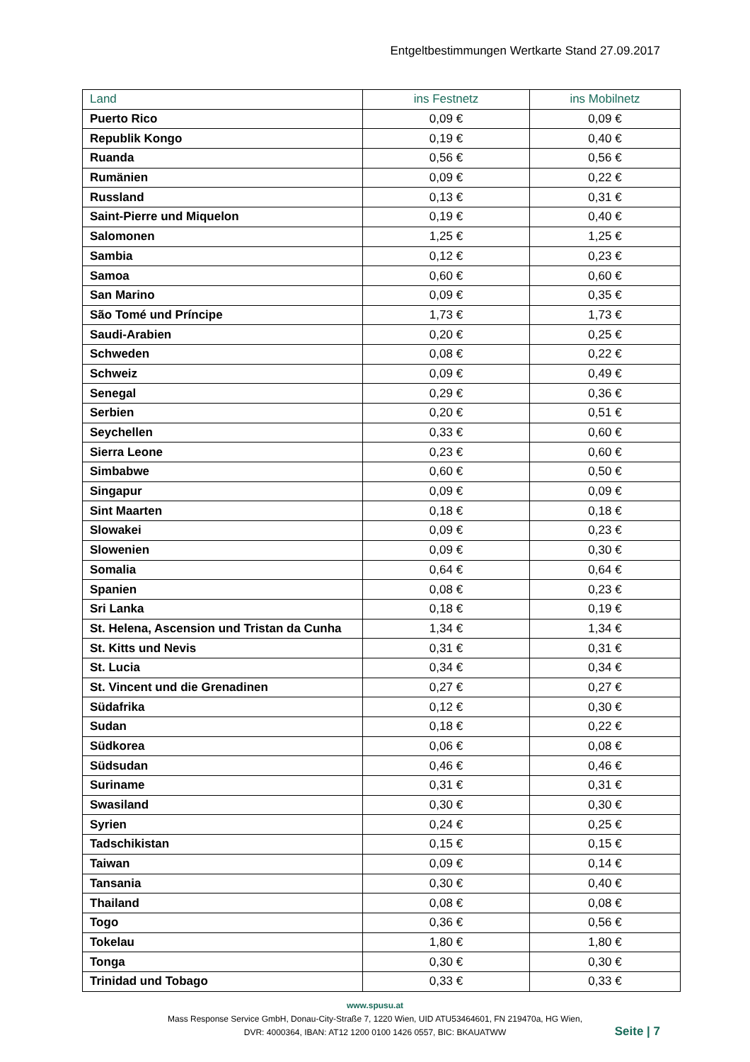Entgeltbestimmungen Wertkarte Stand 27.09.2017
| Land | ins Festnetz | ins Mobilnetz |
| --- | --- | --- |
| Puerto Rico | 0,09 € | 0,09 € |
| Republik Kongo | 0,19 € | 0,40 € |
| Ruanda | 0,56 € | 0,56 € |
| Rumänien | 0,09 € | 0,22 € |
| Russland | 0,13 € | 0,31 € |
| Saint-Pierre und Miquelon | 0,19 € | 0,40 € |
| Salomonen | 1,25 € | 1,25 € |
| Sambia | 0,12 € | 0,23 € |
| Samoa | 0,60 € | 0,60 € |
| San Marino | 0,09 € | 0,35 € |
| São Tomé und Príncipe | 1,73 € | 1,73 € |
| Saudi-Arabien | 0,20 € | 0,25 € |
| Schweden | 0,08 € | 0,22 € |
| Schweiz | 0,09 € | 0,49 € |
| Senegal | 0,29 € | 0,36 € |
| Serbien | 0,20 € | 0,51 € |
| Seychellen | 0,33 € | 0,60 € |
| Sierra Leone | 0,23 € | 0,60 € |
| Simbabwe | 0,60 € | 0,50 € |
| Singapur | 0,09 € | 0,09 € |
| Sint Maarten | 0,18 € | 0,18 € |
| Slowakei | 0,09 € | 0,23 € |
| Slowenien | 0,09 € | 0,30 € |
| Somalia | 0,64 € | 0,64 € |
| Spanien | 0,08 € | 0,23 € |
| Sri Lanka | 0,18 € | 0,19 € |
| St. Helena, Ascension und Tristan da Cunha | 1,34 € | 1,34 € |
| St. Kitts und Nevis | 0,31 € | 0,31 € |
| St. Lucia | 0,34 € | 0,34 € |
| St. Vincent und die Grenadinen | 0,27 € | 0,27 € |
| Südafrika | 0,12 € | 0,30 € |
| Sudan | 0,18 € | 0,22 € |
| Südkorea | 0,06 € | 0,08 € |
| Südsudan | 0,46 € | 0,46 € |
| Suriname | 0,31 € | 0,31 € |
| Swasiland | 0,30 € | 0,30 € |
| Syrien | 0,24 € | 0,25 € |
| Tadschikistan | 0,15 € | 0,15 € |
| Taiwan | 0,09 € | 0,14 € |
| Tansania | 0,30 € | 0,40 € |
| Thailand | 0,08 € | 0,08 € |
| Togo | 0,36 € | 0,56 € |
| Tokelau | 1,80 € | 1,80 € |
| Tonga | 0,30 € | 0,30 € |
| Trinidad und Tobago | 0,33 € | 0,33 € |
www.spusu.at
Mass Response Service GmbH, Donau-City-Straße 7, 1220 Wien, UID ATU53464601, FN 219470a, HG Wien,
DVR: 4000364, IBAN: AT12 1200 0100 1426 0557, BIC: BKAUATWW
Seite | 7